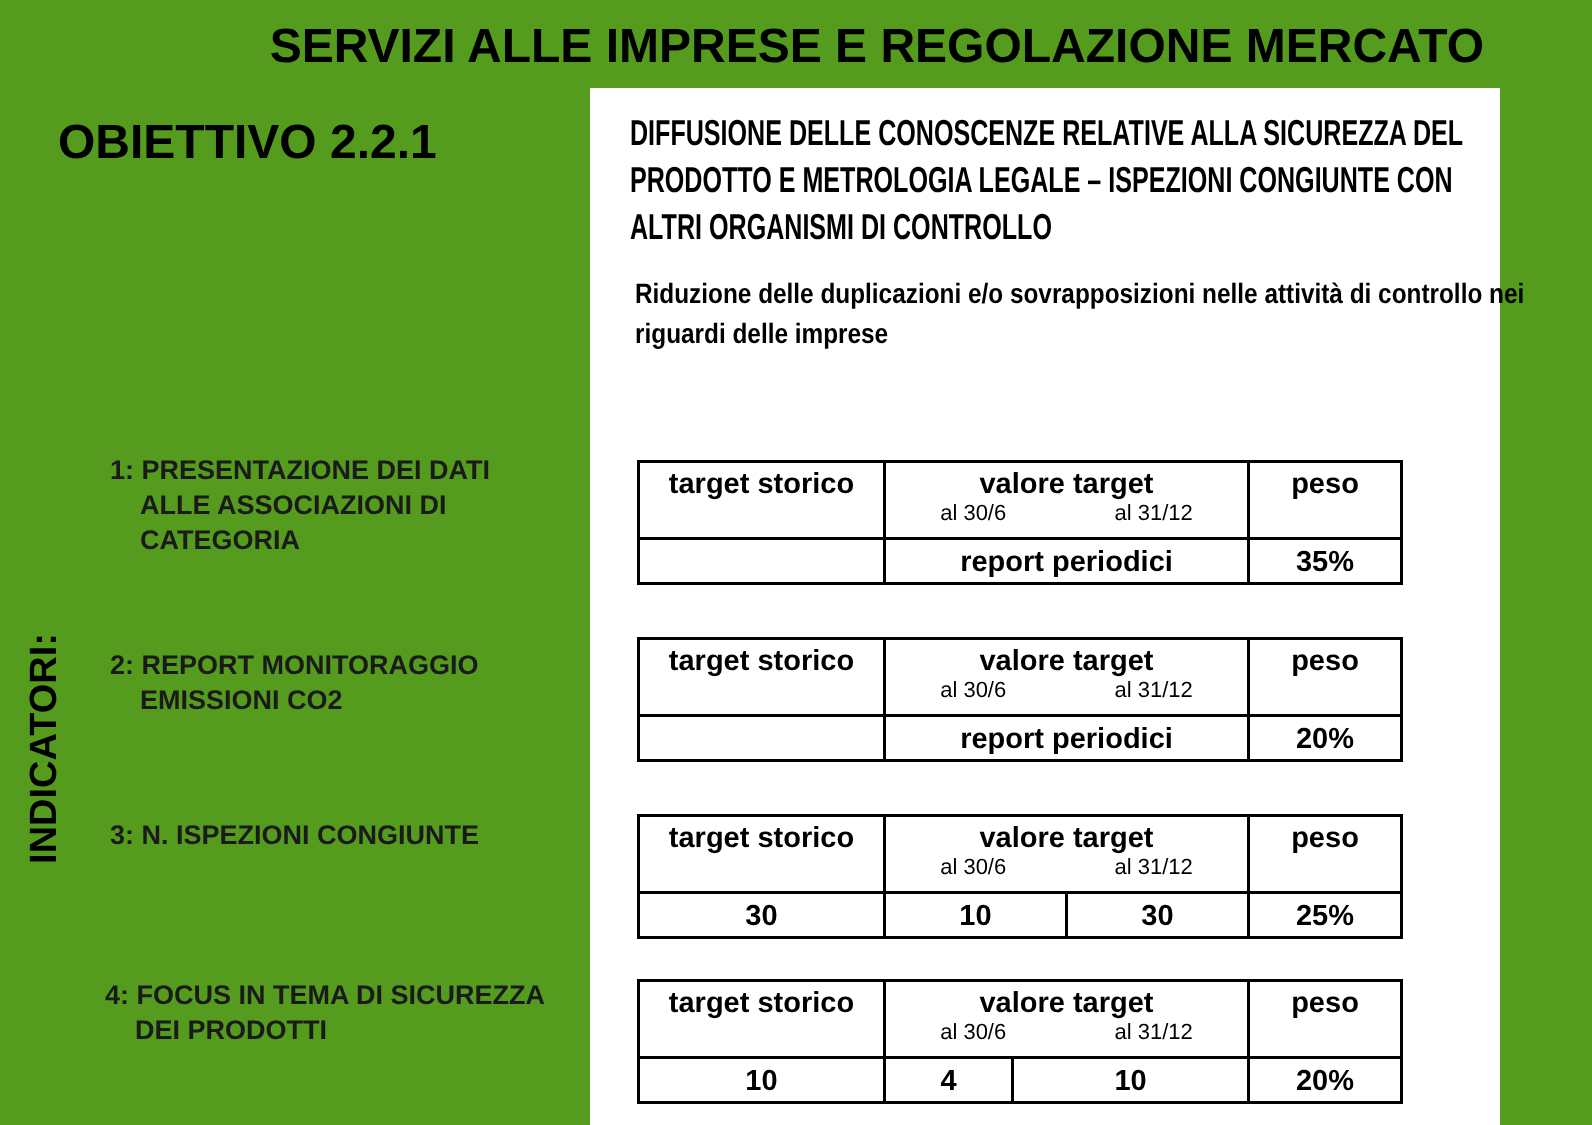SERVIZI ALLE IMPRESE E REGOLAZIONE MERCATO
OBIETTIVO 2.2.1
INDICATORI:
1: PRESENTAZIONE DEI DATI
ALLE ASSOCIAZIONI DI
CATEGORIA
2: REPORT MONITORAGGIO
EMISSIONI CO2
3: N. ISPEZIONI CONGIUNTE
4: FOCUS IN TEMA DI SICUREZZA
DEI PRODOTTI
DIFFUSIONE DELLE CONOSCENZE RELATIVE ALLA SICUREZZA DEL PRODOTTO E METROLOGIA LEGALE – ISPEZIONI CONGIUNTE CON ALTRI ORGANISMI DI CONTROLLO
Riduzione delle duplicazioni e/o sovrapposizioni nelle attività di controllo nei riguardi delle imprese
| target storico | valore target al 30/6 al 31/12 | peso |
| --- | --- | --- |
| | report periodici | 35% |
| target storico | valore target al 30/6 al 31/12 | peso |
| --- | --- | --- |
| | report periodici | 20% |
| target storico | valore target al 30/6 al 31/12 | | peso |
| --- | --- | --- | --- |
| 30 | 10 | 30 | 25% |
| target storico | valore target al 30/6 al 31/12 | | peso |
| --- | --- | --- | --- |
| 10 | 4 | 10 | 20% |